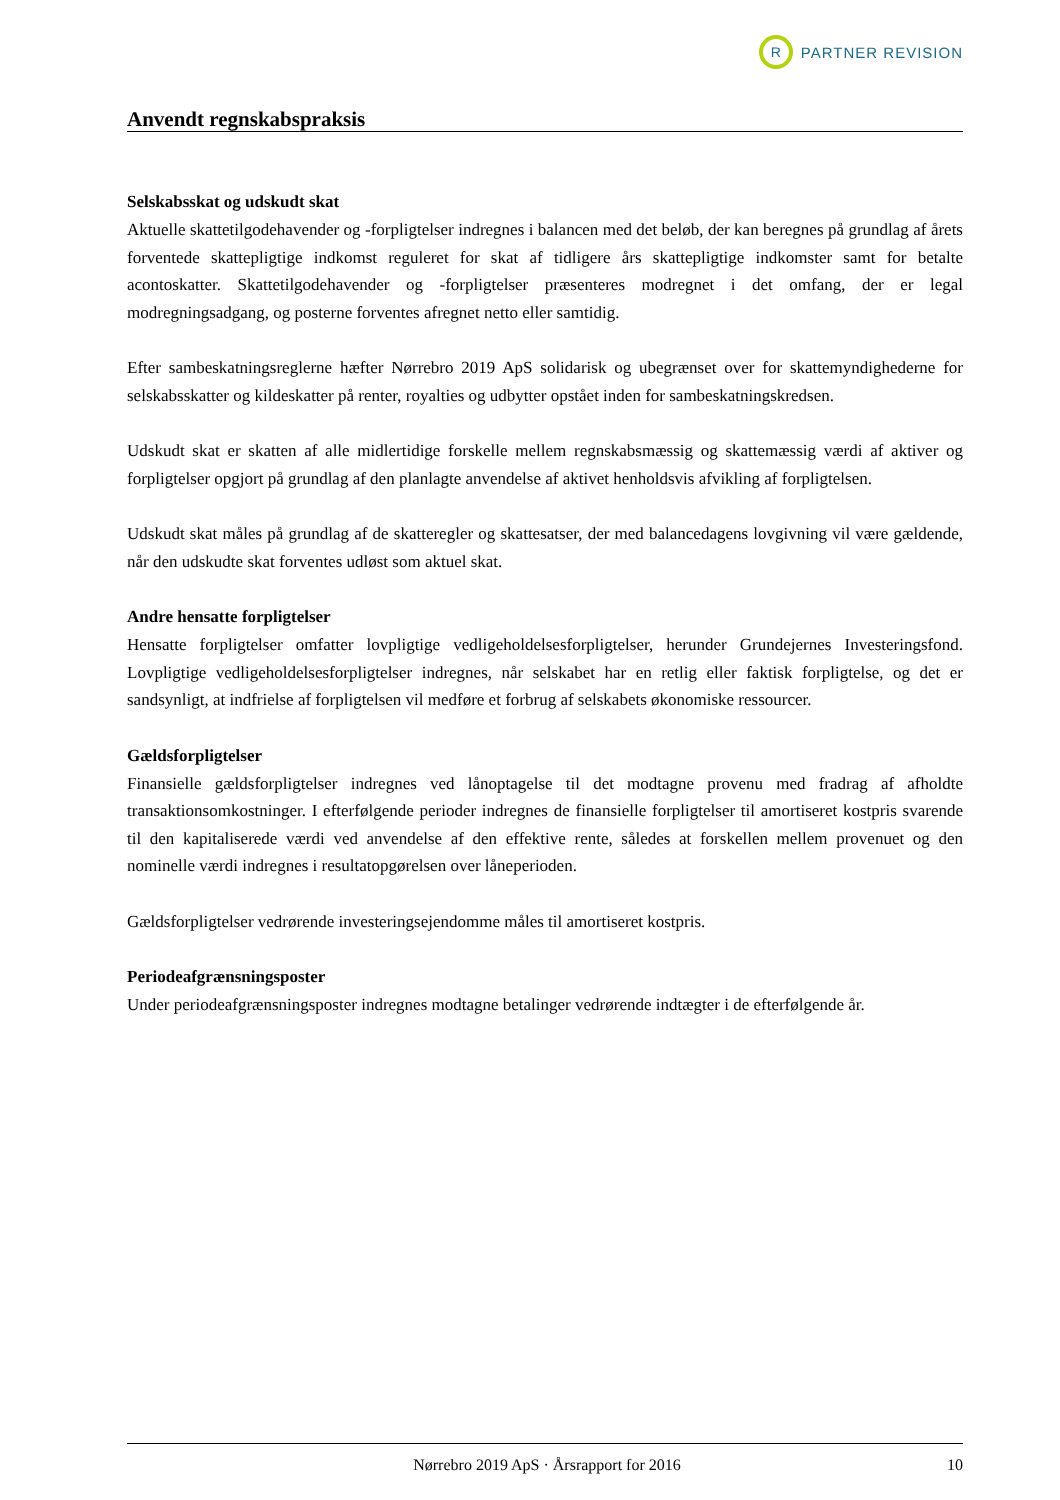R
PARTNER REVISION
Anvendt regnskabspraksis
Selskabsskat og udskudt skat
Aktuelle skattetilgodehavender og -forpligtelser indregnes i balancen med det beløb, der kan beregnes på grundlag af årets forventede skattepligtige indkomst reguleret for skat af tidligere års skattepligtige indkomster samt for betalte acontoskatter. Skattetilgodehavender og -forpligtelser præsenteres modregnet i det omfang, der er legal modregningsadgang, og posterne forventes afregnet netto eller samtidig.
Efter sambeskatningsreglerne hæfter Nørrebro 2019 ApS solidarisk og ubegrænset over for skattemyndighederne for selskabsskatter og kildeskatter på renter, royalties og udbytter opstået inden for sambeskatningskredsen.
Udskudt skat er skatten af alle midlertidige forskelle mellem regnskabsmæssig og skattemæssig værdi af aktiver og forpligtelser opgjort på grundlag af den planlagte anvendelse af aktivet henholdsvis afvikling af forpligtelsen.
Udskudt skat måles på grundlag af de skatteregler og skattesatser, der med balancedagens lovgivning vil være gældende, når den udskudte skat forventes udløst som aktuel skat.
Andre hensatte forpligtelser
Hensatte forpligtelser omfatter lovpligtige vedligeholdelsesforpligtelser, herunder Grundejernes Investeringsfond. Lovpligtige vedligeholdelsesforpligtelser indregnes, når selskabet har en retlig eller faktisk forpligtelse, og det er sandsynligt, at indfrielse af forpligtelsen vil medføre et forbrug af selskabets økonomiske ressourcer.
Gældsforpligtelser
Finansielle gældsforpligtelser indregnes ved lånoptagelse til det modtagne provenu med fradrag af afholdte transaktionsomkostninger. I efterfølgende perioder indregnes de finansielle forpligtelser til amortiseret kostpris svarende til den kapitaliserede værdi ved anvendelse af den effektive rente, således at forskellen mellem provenuet og den nominelle værdi indregnes i resultatopgørelsen over låneperioden.
Gældsforpligtelser vedrørende investeringsejendomme måles til amortiseret kostpris.
Periodeafgrænsningsposter
Under periodeafgrænsningsposter indregnes modtagne betalinger vedrørende indtægter i de efterfølgende år.
Nørrebro 2019 ApS · Årsrapport for 2016 10